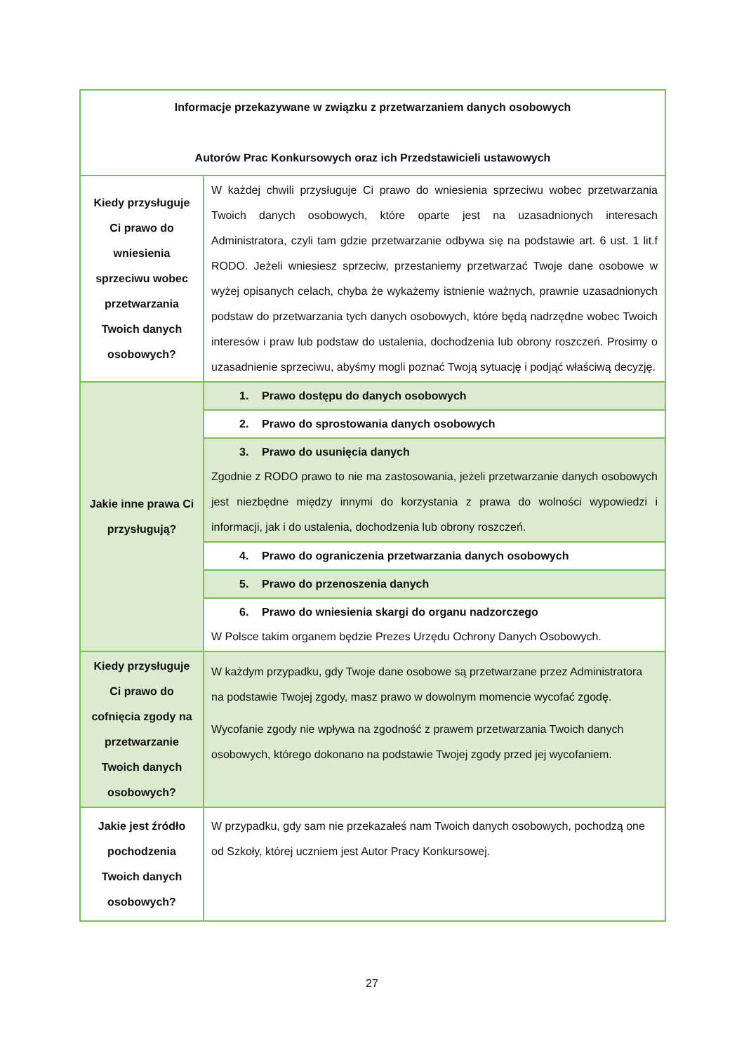| Informacje przekazywane w związku z przetwarzaniem danych osobowych Autorów Prac Konkursowych oraz ich Przedstawicieli ustawowych | |
| Kiedy przysługuje Ci prawo do wniesienia sprzeciwu wobec przetwarzania Twoich danych osobowych? | W każdej chwili przysługuje Ci prawo do wniesienia sprzeciwu wobec przetwarzania Twoich danych osobowych, które oparte jest na uzasadnionych interesach Administratora, czyli tam gdzie przetwarzanie odbywa się na podstawie art. 6 ust. 1 lit.f RODO. Jeżeli wniesiesz sprzeciw, przestaniemy przetwarzać Twoje dane osobowe w wyżej opisanych celach, chyba że wykażemy istnienie ważnych, prawnie uzasadnionych podstaw do przetwarzania tych danych osobowych, które będą nadrzędne wobec Twoich interesów i praw lub podstaw do ustalenia, dochodzenia lub obrony roszczeń. Prosimy o uzasadnienie sprzeciwu, abyśmy mogli poznać Twoją sytuację i podjąć właściwą decyzję. |
| Jakie inne prawa Ci przysługują? | 1. Prawo dostępu do danych osobowych |
| | 2. Prawo do sprostowania danych osobowych |
| | 3. Prawo do usunięcia danych Zgodnie z RODO prawo to nie ma zastosowania, jeżeli przetwarzanie danych osobowych jest niezbędne między innymi do korzystania z prawa do wolności wypowiedzi i informacji, jak i do ustalenia, dochodzenia lub obrony roszczeń. |
| | 4. Prawo do ograniczenia przetwarzania danych osobowych |
| | 5. Prawo do przenoszenia danych |
| | 6. Prawo do wniesienia skargi do organu nadzorczego W Polsce takim organem będzie Prezes Urzędu Ochrony Danych Osobowych. |
| Kiedy przysługuje Ci prawo do cofnięcia zgody na przetwarzanie Twoich danych osobowych? | W każdym przypadku, gdy Twoje dane osobowe są przetwarzane przez Administratora na podstawie Twojej zgody, masz prawo w dowolnym momencie wycofać zgodę. Wycofanie zgody nie wpływa na zgodność z prawem przetwarzania Twoich danych osobowych, którego dokonano na podstawie Twojej zgody przed jej wycofaniem. |
| Jakie jest źródło pochodzenia Twoich danych osobowych? | W przypadku, gdy sam nie przekazałeś nam Twoich danych osobowych, pochodzą one od Szkoły, której uczniem jest Autor Pracy Konkursowej. |
27